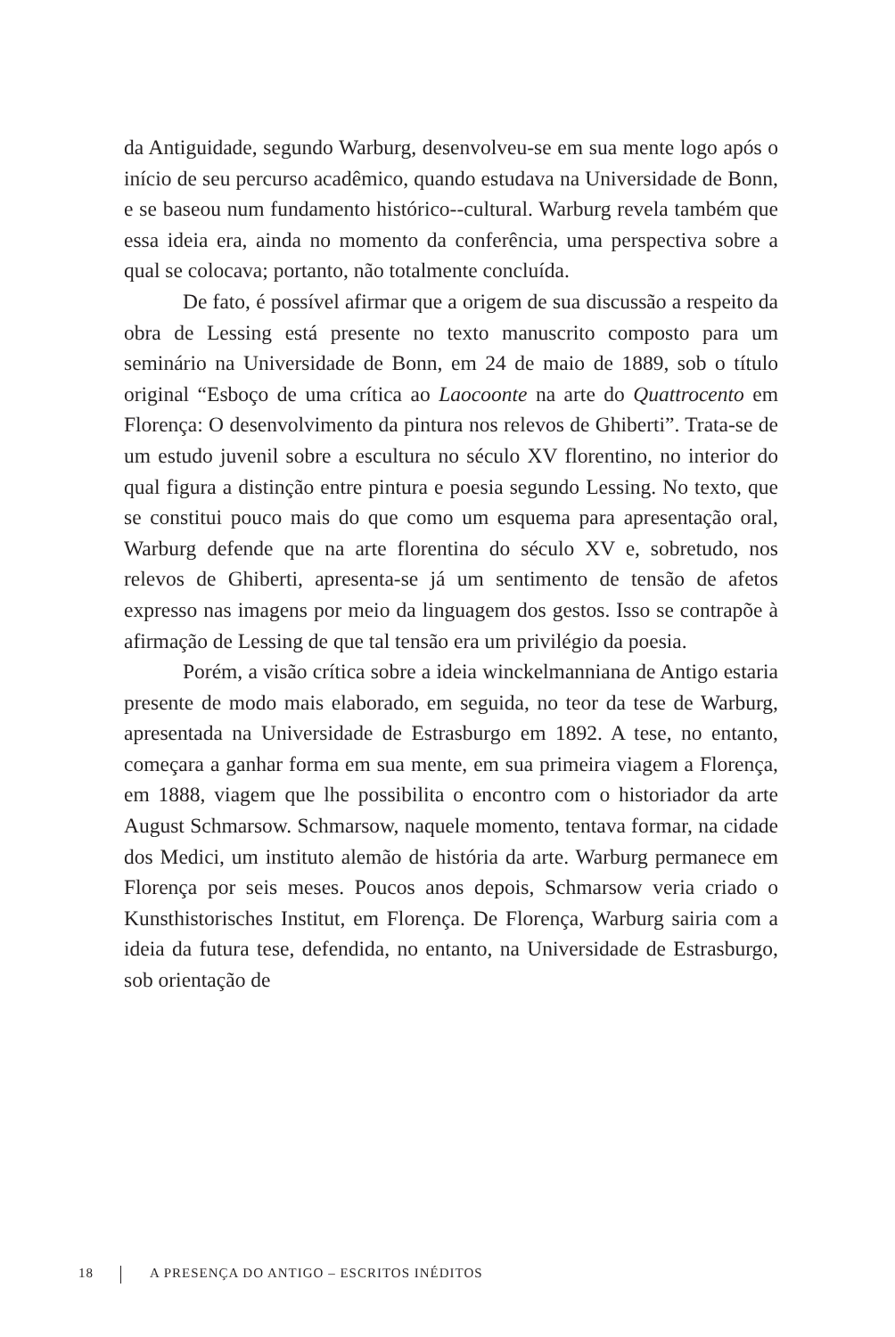da Antiguidade, segundo Warburg, desenvolveu-se em sua mente logo após o início de seu percurso acadêmico, quando estudava na Universidade de Bonn, e se baseou num fundamento histórico--cultural. Warburg revela também que essa ideia era, ainda no momento da conferência, uma perspectiva sobre a qual se colocava; portanto, não totalmente concluída.
De fato, é possível afirmar que a origem de sua discussão a respeito da obra de Lessing está presente no texto manuscrito composto para um seminário na Universidade de Bonn, em 24 de maio de 1889, sob o título original “Esboço de uma crítica ao Laocoonte na arte do Quattrocento em Florença: O desenvolvimento da pintura nos relevos de Ghiberti”. Trata-se de um estudo juvenil sobre a escultura no século XV florentino, no interior do qual figura a distinção entre pintura e poesia segundo Lessing. No texto, que se constitui pouco mais do que como um esquema para apresentação oral, Warburg defende que na arte florentina do século XV e, sobretudo, nos relevos de Ghiberti, apresenta-se já um sentimento de tensão de afetos expresso nas imagens por meio da linguagem dos gestos. Isso se contrapõe à afirmação de Lessing de que tal tensão era um privilégio da poesia.
Porém, a visão crítica sobre a ideia winckelmanniana de Antigo estaria presente de modo mais elaborado, em seguida, no teor da tese de Warburg, apresentada na Universidade de Estrasburgo em 1892. A tese, no entanto, começara a ganhar forma em sua mente, em sua primeira viagem a Florença, em 1888, viagem que lhe possibilita o encontro com o historiador da arte August Schmarsow. Schmarsow, naquele momento, tentava formar, na cidade dos Medici, um instituto alemão de história da arte. Warburg permanece em Florença por seis meses. Poucos anos depois, Schmarsow veria criado o Kunsthistorisches Institut, em Florença. De Florença, Warburg sairia com a ideia da futura tese, defendida, no entanto, na Universidade de Estrasburgo, sob orientação de
18 A PRESENÇA DO ANTIGO – ESCRITOS INÉDITOS